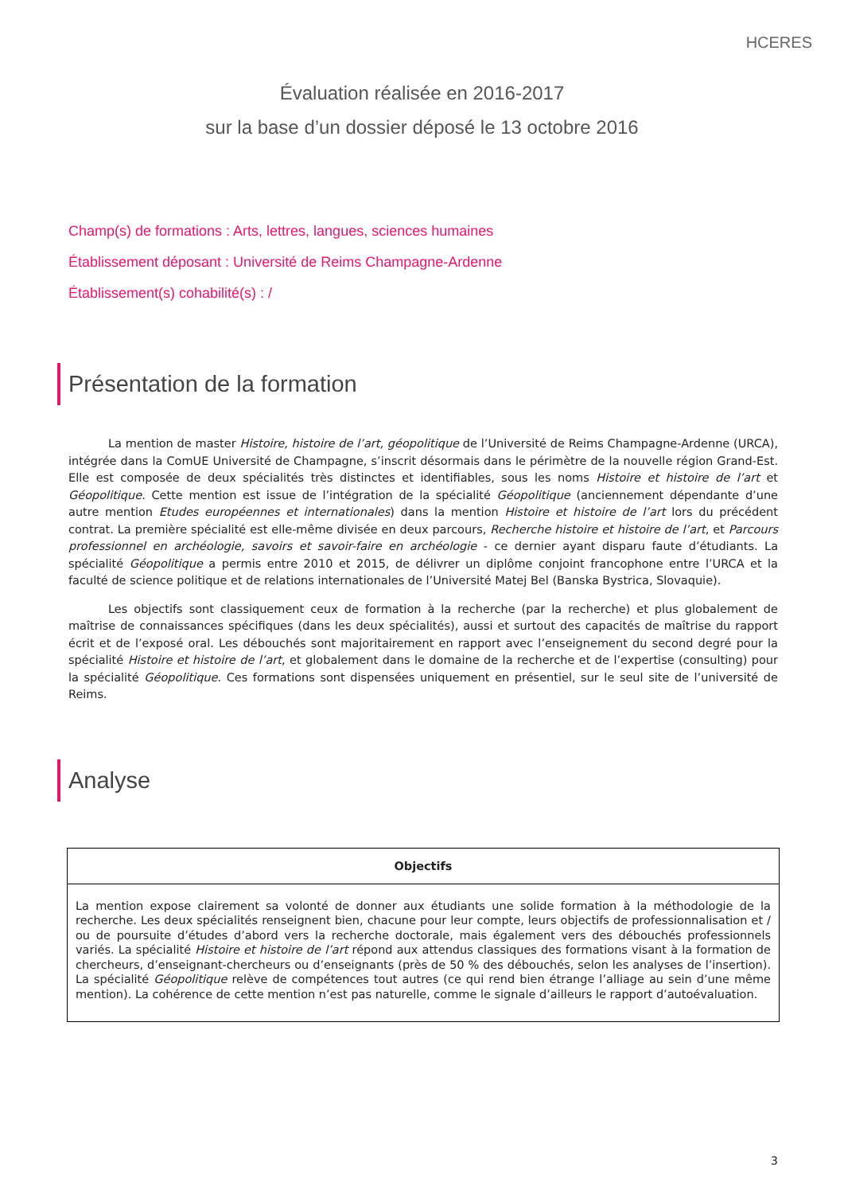HCERES
Évaluation réalisée en 2016-2017
sur la base d’un dossier déposé le 13 octobre 2016
Champ(s) de formations : Arts, lettres, langues, sciences humaines
Établissement déposant : Université de Reims Champagne-Ardenne
Établissement(s) cohabilité(s) : /
Présentation de la formation
La mention de master Histoire, histoire de l’art, géopolitique de l’Université de Reims Champagne-Ardenne (URCA), intégrée dans la ComUE Université de Champagne, s’inscrit désormais dans le périmètre de la nouvelle région Grand-Est. Elle est composée de deux spécialités très distinctes et identifiables, sous les noms Histoire et histoire de l’art et Géopolitique. Cette mention est issue de l’intégration de la spécialité Géopolitique (anciennement dépendante d’une autre mention Etudes européennes et internationales) dans la mention Histoire et histoire de l’art lors du précédent contrat. La première spécialité est elle-même divisée en deux parcours, Recherche histoire et histoire de l’art, et Parcours professionnel en archéologie, savoirs et savoir-faire en archéologie - ce dernier ayant disparu faute d’étudiants. La spécialité Géopolitique a permis entre 2010 et 2015, de délivrer un diplôme conjoint francophone entre l’URCA et la faculté de science politique et de relations internationales de l’Université Matej Bel (Banska Bystrica, Slovaquie).
Les objectifs sont classiquement ceux de formation à la recherche (par la recherche) et plus globalement de maîtrise de connaissances spécifiques (dans les deux spécialités), aussi et surtout des capacités de maîtrise du rapport écrit et de l’exposé oral. Les débouchés sont majoritairement en rapport avec l’enseignement du second degré pour la spécialité Histoire et histoire de l’art, et globalement dans le domaine de la recherche et de l’expertise (consulting) pour la spécialité Géopolitique. Ces formations sont dispensées uniquement en présentiel, sur le seul site de l’université de Reims.
Analyse
| Objectifs |
| --- |
| La mention expose clairement sa volonté de donner aux étudiants une solide formation à la méthodologie de la recherche. Les deux spécialités renseignent bien, chacune pour leur compte, leurs objectifs de professionnalisation et / ou de poursuite d’études d’abord vers la recherche doctorale, mais également vers des débouchés professionnels variés. La spécialité Histoire et histoire de l’art répond aux attendus classiques des formations visant à la formation de chercheurs, d’enseignant-chercheurs ou d’enseignants (près de 50 % des débouchés, selon les analyses de l’insertion). La spécialité Géopolitique relève de compétences tout autres (ce qui rend bien étrange l’alliage au sein d’une même mention). La cohérence de cette mention n’est pas naturelle, comme le signale d’ailleurs le rapport d’autoévaluation. |
3